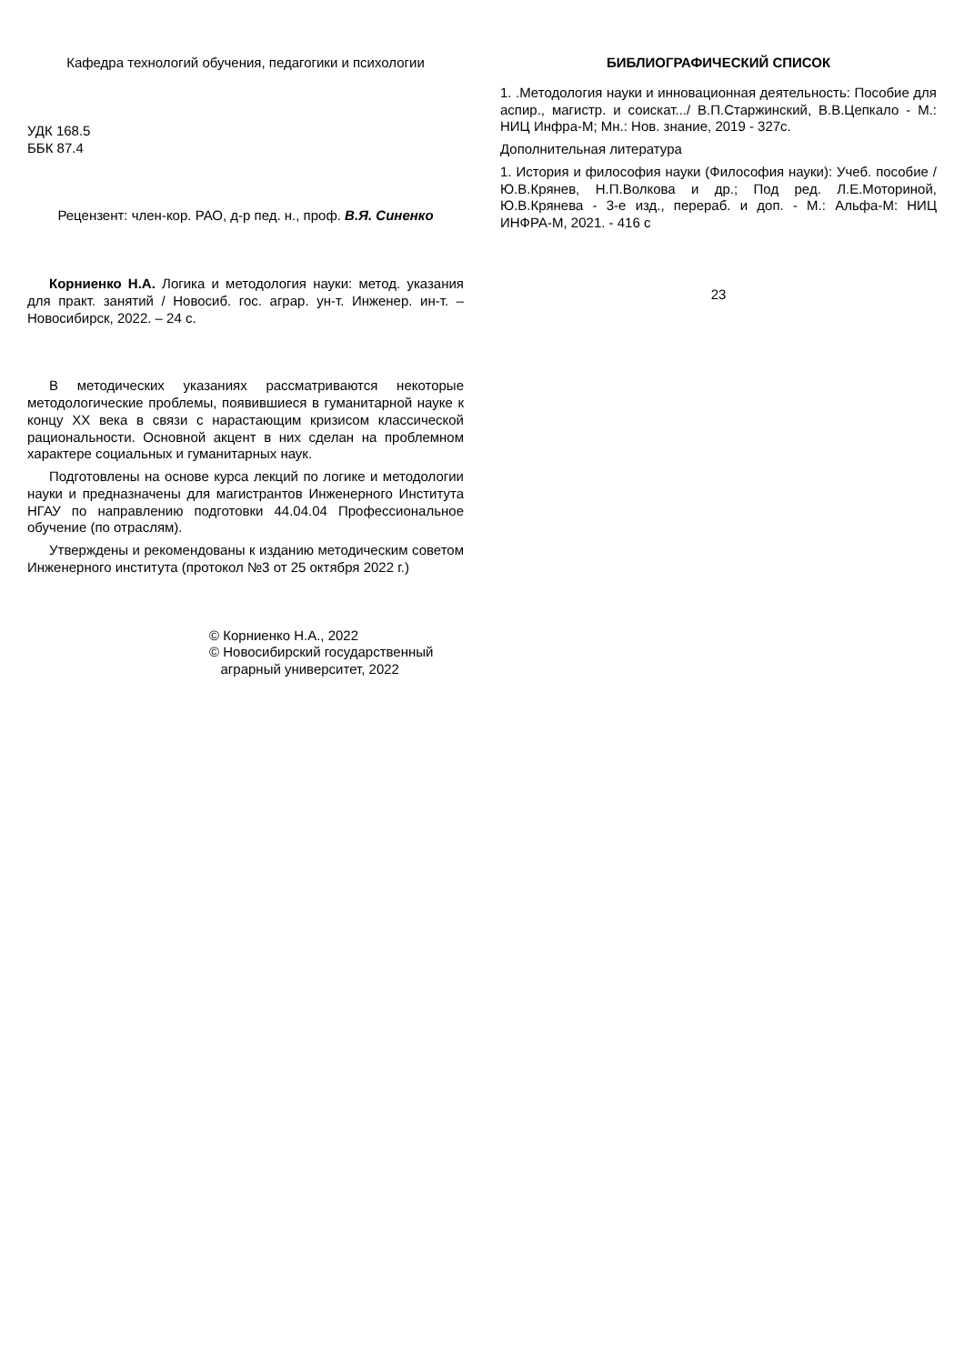Кафедра технологий обучения, педагогики и психологии
УДК 168.5
ББК 87.4
Рецензент: член-кор. РАО, д-р пед. н., проф. В.Я. Синенко
Корниенко Н.А. Логика и методология науки: метод. указания для практ. занятий / Новосиб. гос. аграр. ун-т. Инженер. ин-т. – Новосибирск, 2022. – 24 с.
В методических указаниях рассматриваются некоторые методологические проблемы, появившиеся в гуманитарной науке к концу XX века в связи с нарастающим кризисом классической рациональности. Основной акцент в них сделан на проблемном характере социальных и гуманитарных наук.
Подготовлены на основе курса лекций по логике и методологии науки и предназначены для магистрантов Инженерного Института НГАУ по направлению подготовки 44.04.04 Профессиональное обучение (по отраслям).
Утверждены и рекомендованы к изданию методическим советом Инженерного института (протокол №3 от 25 октября 2022 г.)
© Корниенко Н.А., 2022
© Новосибирский государственный
аграрный университет, 2022
БИБЛИОГРАФИЧЕСКИЙ СПИСОК
1. .Методология науки и инновационная деятельность: Пособие для аспир., магистр. и соискат.../ В.П.Старжинский, В.В.Цепкало - М.: НИЦ Инфра-М; Мн.: Нов. знание, 2019 - 327с.
Дополнительная литература
1. История и философия науки (Философия науки): Учеб. пособие / Ю.В.Крянев, Н.П.Волкова и др.; Под ред. Л.Е.Моториной, Ю.В.Крянева - 3-е изд., перераб. и доп. - М.: Альфа-М: НИЦ ИНФРА-М, 2021. - 416 с
23